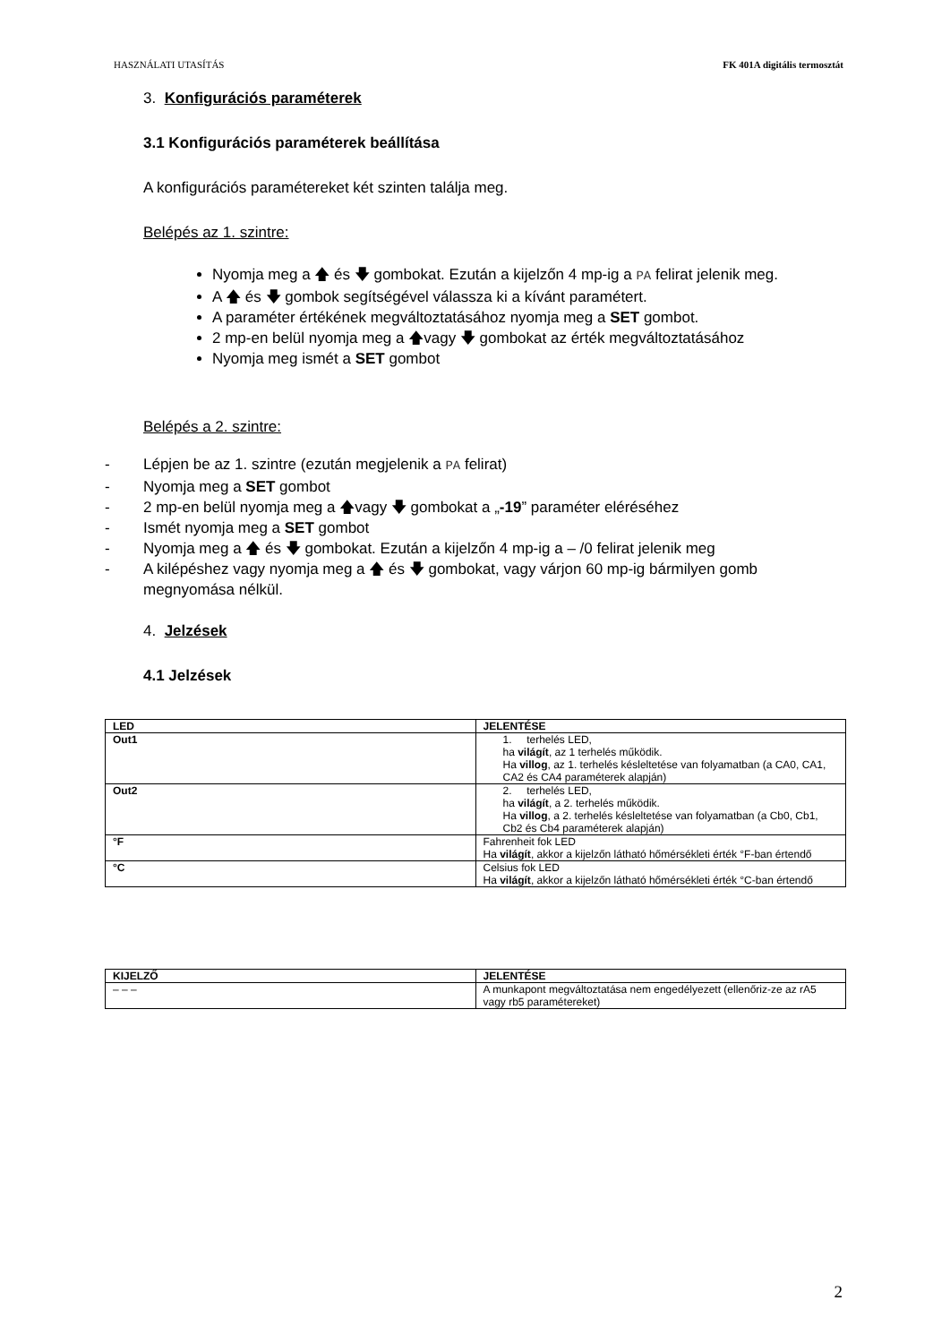HASZNÁLATI UTASÍTÁS FK 401A digitális termosztát
3. Konfigurációs paraméterek
3.1 Konfigurációs paraméterek beállítása
A konfigurációs paramétereket két szinten találja meg.
Belépés az 1. szintre:
Nyomja meg a 🡅 és 🡇 gombokat. Ezután a kijelzőn 4 mp-ig a PA felirat jelenik meg.
A 🡅 és 🡇 gombok segítségével válassza ki a kívánt paramétert.
A paraméter értékének megváltoztatásához nyomja meg a SET gombot.
2 mp-en belül nyomja meg a 🡅vagy 🡇 gombokat az érték megváltoztatásához
Nyomja meg ismét a SET gombot
Belépés a 2. szintre:
- Lépjen be az 1. szintre (ezután megjelenik a PA felirat)
- Nyomja meg a SET gombot
- 2 mp-en belül nyomja meg a 🡅vagy 🡇 gombokat a „-19” paraméter eléréséhez
- Ismét nyomja meg a SET gombot
- Nyomja meg a 🡅 és 🡇 gombokat. Ezután a kijelzőn 4 mp-ig a – /0 felirat jelenik meg
- A kilépéshez vagy nyomja meg a 🡅 és 🡇 gombokat, vagy várjon 60 mp-ig bármilyen gomb megnyomása nélkül.
4. Jelzések
4.1 Jelzések
| LED | JELENTÉSE |
| --- | --- |
| Out1 | 1. terhelés LED, ha világít , az 1 terhelés működik. Ha villog , az 1. terhelés késleltetése van folyamatban (a CA0, CA1, CA2 és CA4 paraméterek alapján) |
| Out2 | 2. terhelés LED, ha világít , a 2. terhelés működik. Ha villog , a 2. terhelés késleltetése van folyamatban (a Cb0, Cb1, Cb2 és Cb4 paraméterek alapján) |
| °F | Fahrenheit fok LED Ha világít , akkor a kijelzőn látható hőmérsékleti érték °F-ban értendő |
| °C | Celsius fok LED Ha világít , akkor a kijelzőn látható hőmérsékleti érték °C-ban értendő |
| KIJELZŐ | JELENTÉSE |
| --- | --- |
| – – – | A munkapont megváltoztatása nem engedélyezett (ellenőriz-ze az rA5 vagy rb5 paramétereket) |
2